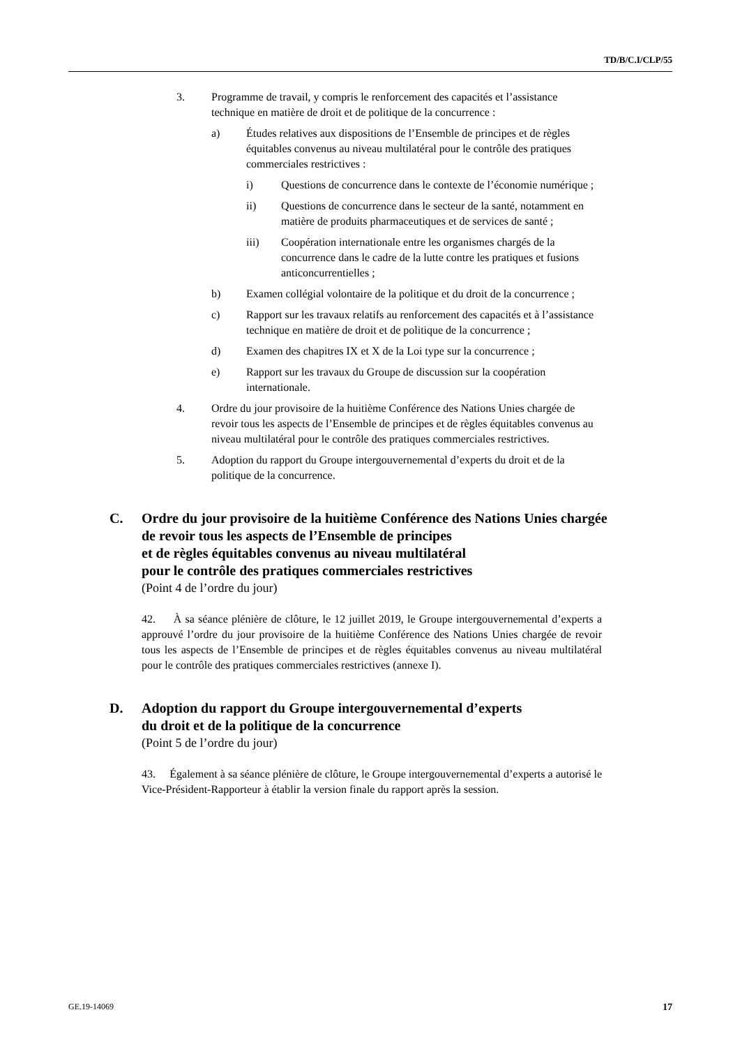TD/B/C.I/CLP/55
3. Programme de travail, y compris le renforcement des capacités et l’assistance technique en matière de droit et de politique de la concurrence :
a) Études relatives aux dispositions de l’Ensemble de principes et de règles équitables convenus au niveau multilatéral pour le contrôle des pratiques commerciales restrictives :
i) Questions de concurrence dans le contexte de l’économie numérique ;
ii) Questions de concurrence dans le secteur de la santé, notamment en matière de produits pharmaceutiques et de services de santé ;
iii) Coopération internationale entre les organismes chargés de la concurrence dans le cadre de la lutte contre les pratiques et fusions anticoncurrentielles ;
b) Examen collégial volontaire de la politique et du droit de la concurrence ;
c) Rapport sur les travaux relatifs au renforcement des capacités et à l’assistance technique en matière de droit et de politique de la concurrence ;
d) Examen des chapitres IX et X de la Loi type sur la concurrence ;
e) Rapport sur les travaux du Groupe de discussion sur la coopération internationale.
4. Ordre du jour provisoire de la huitième Conférence des Nations Unies chargée de revoir tous les aspects de l’Ensemble de principes et de règles équitables convenus au niveau multilatéral pour le contrôle des pratiques commerciales restrictives.
5. Adoption du rapport du Groupe intergouvernemental d’experts du droit et de la politique de la concurrence.
C. Ordre du jour provisoire de la huitième Conférence des Nations Unies chargée de revoir tous les aspects de l’Ensemble de principes
et de règles équitables convenus au niveau multilatéral
pour le contrôle des pratiques commerciales restrictives
(Point 4 de l’ordre du jour)
42. À sa séance plénière de clôture, le 12 juillet 2019, le Groupe intergouvernemental d’experts a approuvé l’ordre du jour provisoire de la huitième Conférence des Nations Unies chargée de revoir tous les aspects de l’Ensemble de principes et de règles équitables convenus au niveau multilatéral pour le contrôle des pratiques commerciales restrictives (annexe I).
D. Adoption du rapport du Groupe intergouvernemental d’experts
du droit et de la politique de la concurrence
(Point 5 de l’ordre du jour)
43. Également à sa séance plénière de clôture, le Groupe intergouvernemental d’experts a autorisé le Vice-Président-Rapporteur à établir la version finale du rapport après la session.
GE.19-14069 17